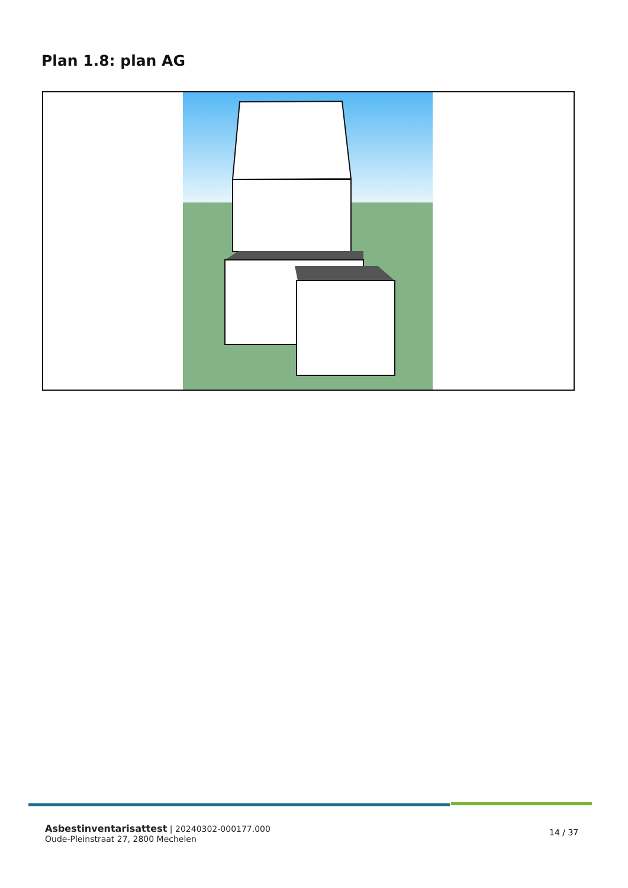Plan 1.8: plan AG
Asbestinventarisattest | 20240302-000177.000
Oude-Pleinstraat 27, 2800 Mechelen
14 / 37